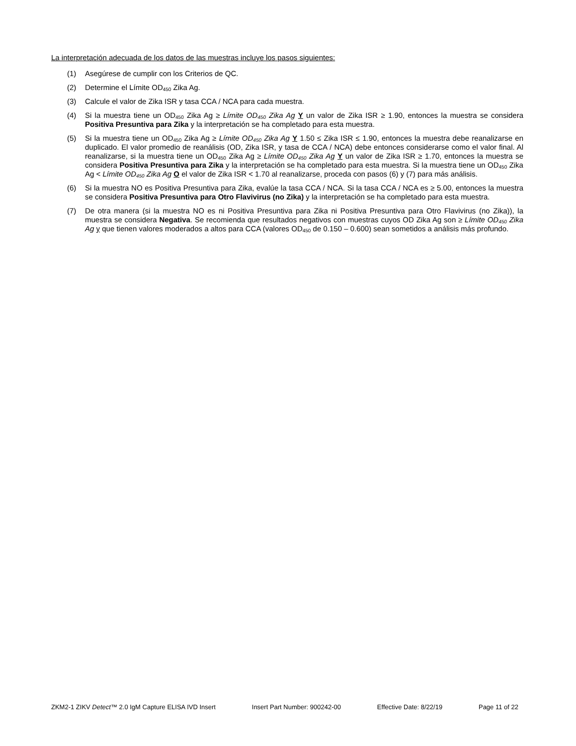La interpretación adecuada de los datos de las muestras incluye los pasos siguientes:
(1) Asegúrese de cumplir con los Criterios de QC.
(2) Determine el Límite OD<sub>450</sub> Zika Ag.
(3) Calcule el valor de Zika ISR y tasa CCA / NCA para cada muestra.
(4) Si la muestra tiene un OD<sub>450</sub> Zika Ag ≥ Límite OD<sub>450</sub> Zika Ag Y un valor de Zika ISR ≥ 1.90, entonces la muestra se considera Positiva Presuntiva para Zika y la interpretación se ha completado para esta muestra.
(5) Si la muestra tiene un OD<sub>450</sub> Zika Ag ≥ Límite OD<sub>450</sub> Zika Ag Y 1.50 ≤ Zika ISR ≤ 1.90, entonces la muestra debe reanalizarse en duplicado. El valor promedio de reanálisis (OD, Zika ISR, y tasa de CCA / NCA) debe entonces considerarse como el valor final. Al reanalizarse, si la muestra tiene un OD<sub>450</sub> Zika Ag ≥ Límite OD<sub>450</sub> Zika Ag Y un valor de Zika ISR ≥ 1.70, entonces la muestra se considera Positiva Presuntiva para Zika y la interpretación se ha completado para esta muestra. Si la muestra tiene un OD<sub>450</sub> Zika Ag < Límite OD<sub>450</sub> Zika Ag O el valor de Zika ISR < 1.70 al reanalizarse, proceda con pasos (6) y (7) para más análisis.
(6) Si la muestra NO es Positiva Presuntiva para Zika, evalúe la tasa CCA / NCA. Si la tasa CCA / NCA es ≥ 5.00, entonces la muestra se considera Positiva Presuntiva para Otro Flavivirus (no Zika) y la interpretación se ha completado para esta muestra.
(7) De otra manera (si la muestra NO es ni Positiva Presuntiva para Zika ni Positiva Presuntiva para Otro Flavivirus (no Zika)), la muestra se considera Negativa. Se recomienda que resultados negativos con muestras cuyos OD Zika Ag son ≥ Límite OD<sub>450</sub> Zika Ag y que tienen valores moderados a altos para CCA (valores OD<sub>450</sub> de 0.150 – 0.600) sean sometidos a análisis más profundo.
ZKM2-1 ZIKV Detect™ 2.0 IgM Capture ELISA IVD Insert Insert Part Number: 900242-00 Effective Date: 8/22/19 Page 11 of 22